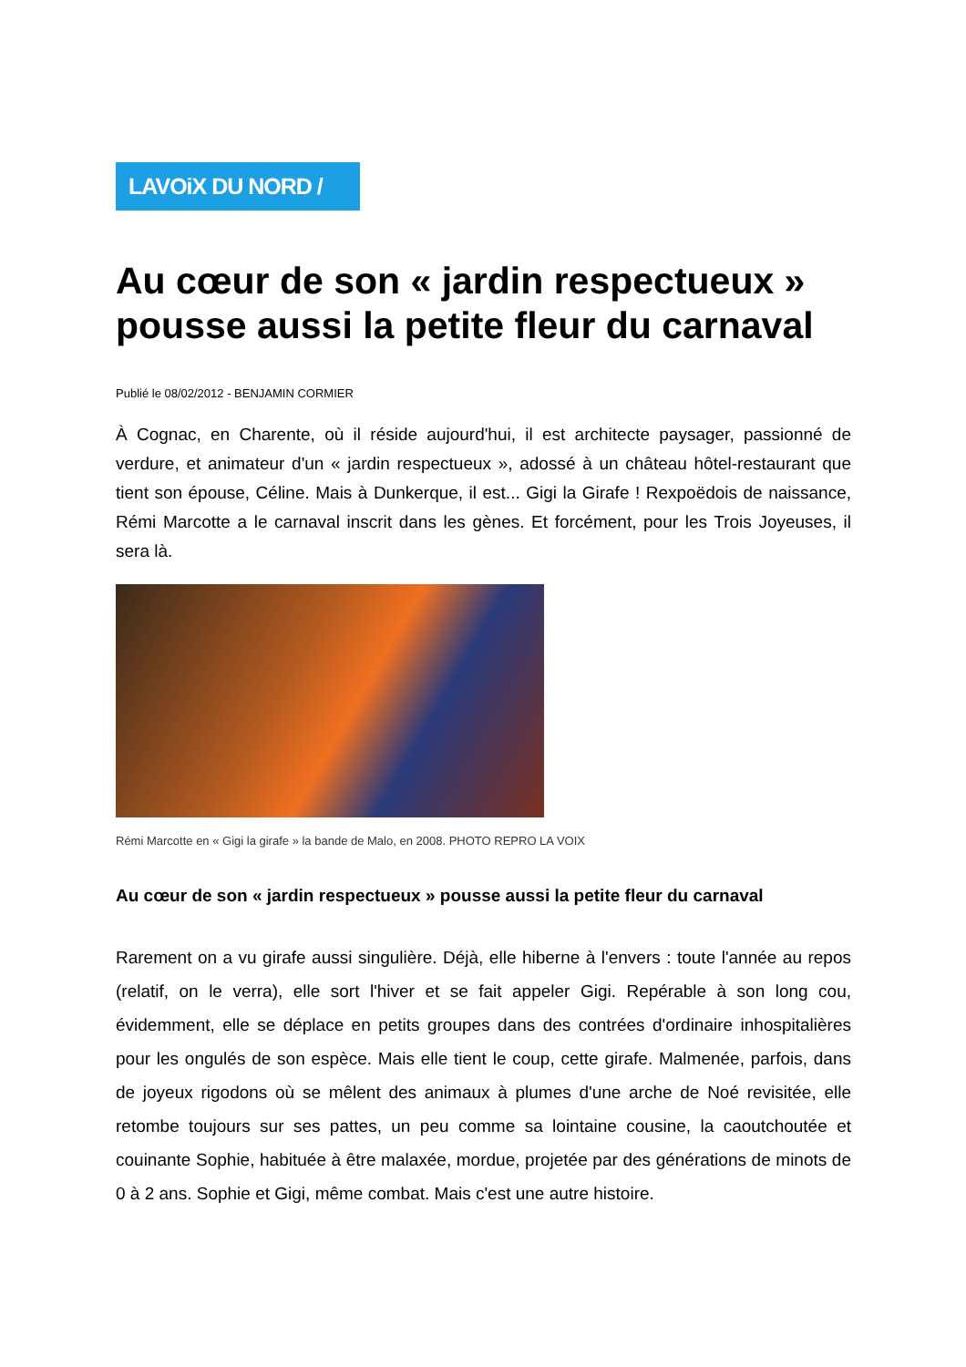LAVOiX DU NORD /
Au cœur de son « jardin respectueux » pousse aussi la petite fleur du carnaval
Publié le 08/02/2012 - BENJAMIN CORMIER
À Cognac, en Charente, où il réside aujourd'hui, il est architecte paysager, passionné de verdure, et animateur d'un « jardin respectueux », adossé à un château hôtel-restaurant que tient son épouse, Céline. Mais à Dunkerque, il est... Gigi la Girafe ! Rexpoëdois de naissance, Rémi Marcotte a le carnaval inscrit dans les gènes. Et forcément, pour les Trois Joyeuses, il sera là.
Rémi Marcotte en « Gigi la girafe » la bande de Malo, en 2008. PHOTO REPRO LA VOIX
Au cœur de son « jardin respectueux » pousse aussi la petite fleur du carnaval
Rarement on a vu girafe aussi singulière. Déjà, elle hiberne à l'envers : toute l'année au repos (relatif, on le verra), elle sort l'hiver et se fait appeler Gigi. Repérable à son long cou, évidemment, elle se déplace en petits groupes dans des contrées d'ordinaire inhospitalières pour les ongulés de son espèce. Mais elle tient le coup, cette girafe. Malmenée, parfois, dans de joyeux rigodons où se mêlent des animaux à plumes d'une arche de Noé revisitée, elle retombe toujours sur ses pattes, un peu comme sa lointaine cousine, la caoutchoutée et couinante Sophie, habituée à être malaxée, mordue, projetée par des générations de minots de 0 à 2 ans. Sophie et Gigi, même combat. Mais c'est une autre histoire.